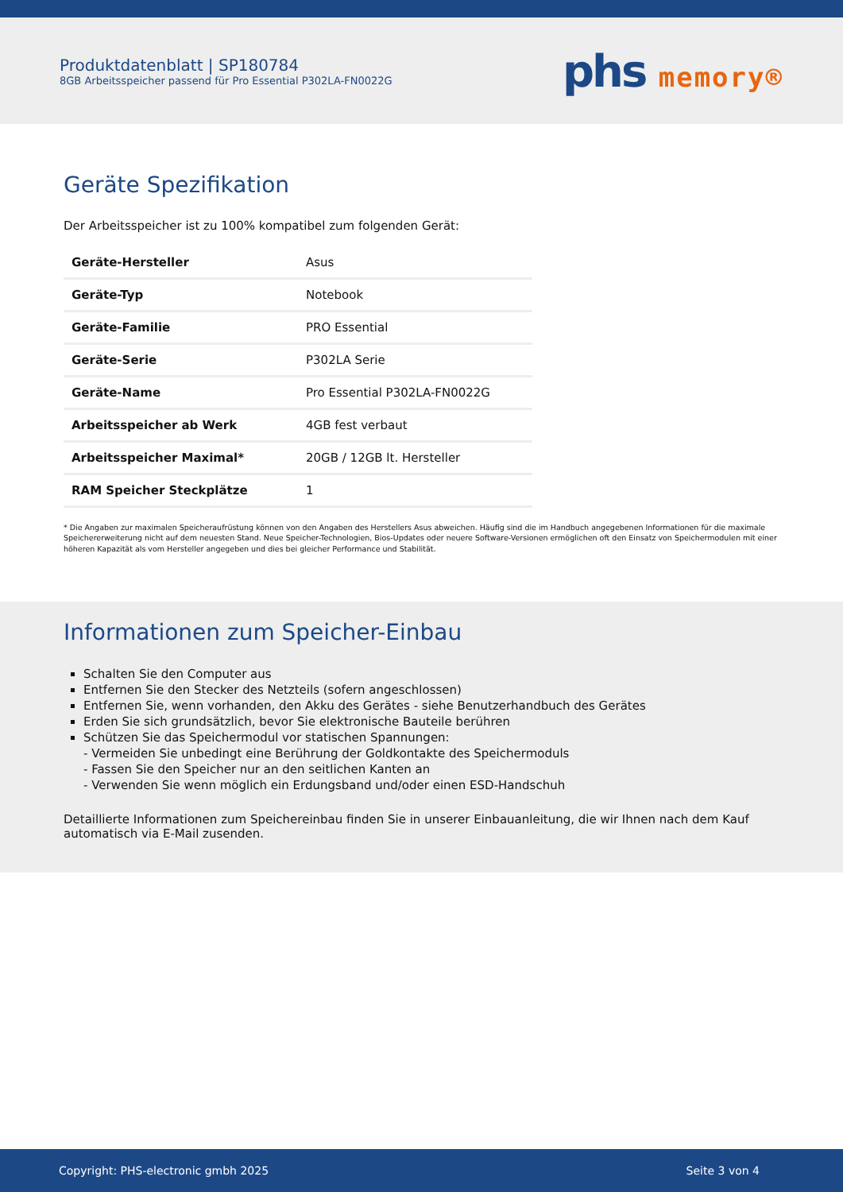Produktdatenblatt | SP180784
8GB Arbeitsspeicher passend für Pro Essential P302LA-FN0022G
phs memory®
Geräte Spezifikation
Der Arbeitsspeicher ist zu 100% kompatibel zum folgenden Gerät:
| Geräte-Hersteller | Asus |
| Geräte-Typ | Notebook |
| Geräte-Familie | PRO Essential |
| Geräte-Serie | P302LA Serie |
| Geräte-Name | Pro Essential P302LA-FN0022G |
| Arbeitsspeicher ab Werk | 4GB fest verbaut |
| Arbeitsspeicher Maximal* | 20GB / 12GB lt. Hersteller |
| RAM Speicher Steckplätze | 1 |
* Die Angaben zur maximalen Speicheraufrüstung können von den Angaben des Herstellers Asus abweichen. Häufig sind die im Handbuch angegebenen Informationen für die maximale Speichererweiterung nicht auf dem neuesten Stand. Neue Speicher-Technologien, Bios-Updates oder neuere Software-Versionen ermöglichen oft den Einsatz von Speichermodulen mit einer höheren Kapazität als vom Hersteller angegeben und dies bei gleicher Performance und Stabilität.
Informationen zum Speicher-Einbau
Schalten Sie den Computer aus
Entfernen Sie den Stecker des Netzteils (sofern angeschlossen)
Entfernen Sie, wenn vorhanden, den Akku des Gerätes - siehe Benutzerhandbuch des Gerätes
Erden Sie sich grundsätzlich, bevor Sie elektronische Bauteile berühren
Schützen Sie das Speichermodul vor statischen Spannungen:
- Vermeiden Sie unbedingt eine Berührung der Goldkontakte des Speichermoduls
- Fassen Sie den Speicher nur an den seitlichen Kanten an
- Verwenden Sie wenn möglich ein Erdungsband und/oder einen ESD-Handschuh
Detaillierte Informationen zum Speichereinbau finden Sie in unserer Einbauanleitung, die wir Ihnen nach dem Kauf automatisch via E-Mail zusenden.
Copyright: PHS-electronic gmbh 2025 Seite 3 von 4